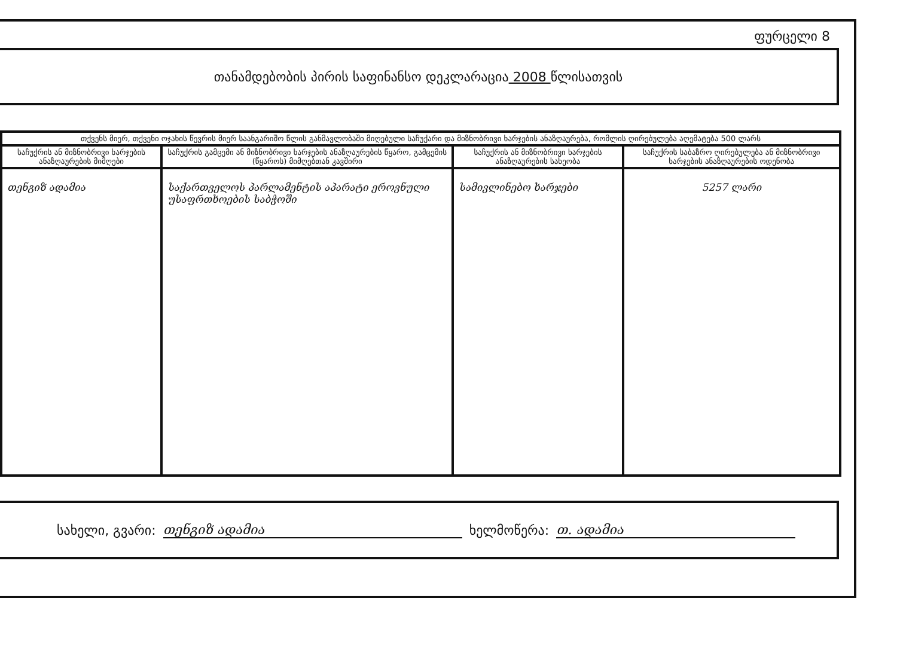ფურცელი 8
თანამდებობის პირის საფინანსო დეკლარაცია 2008 წლისათვის
| თქვენს მიერ, თქვენი ოჯახის წევრის მიერ საანგარიშო წლის განმავლობაში მიღებული საჩუქარი და მიზნობრივი ხარჯების ანაზღაურება, რომლის ღირებულება აღემატება 500 ლარს | | | |
| --- | --- | --- | --- |
| საჩუქრის ან მიზნობრივი ხარჯების ანაზღაურების მიმღები | საჩუქრის გამცემი ან მიზნობრივი ხარჯების ანაზღაურების წყარო, გამცემის (წყაროს) მიმღებთან კავშირი | საჩუქრის ან მიზნობრივი ხარჯების ანაზღაურების სახეობა | საჩუქრის საბაზრო ღირებულება ან მიზნობრივი ხარჯების ანაზღაურების ოდენობა |
| თენგიზ ადამია | საქართველოს პარლამენტის აპარატი ეროვნული უსაფრთხოების საბჭოში | სამივლინებო ხარჯები | 5257 ლარი |
სახელი, გვარი: თენგიზ ადამია ხელმოწერა: თ. ადამია